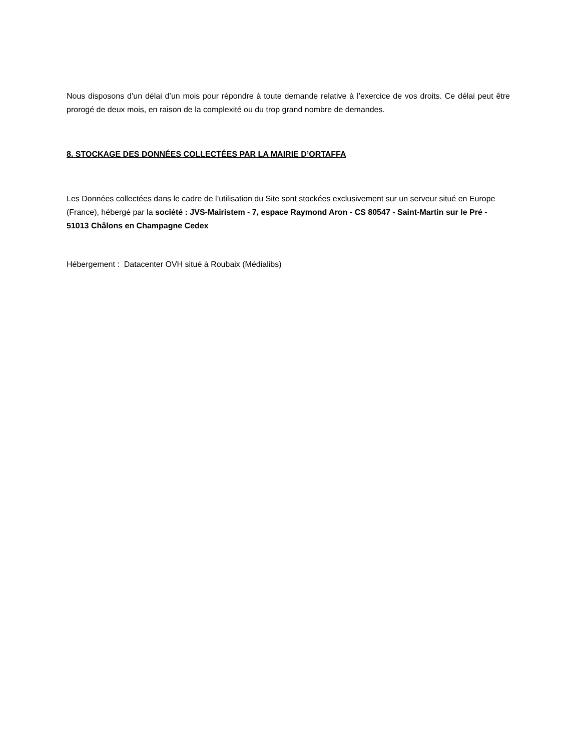Nous disposons d’un délai d’un mois pour répondre à toute demande relative à l’exercice de vos droits. Ce délai peut être prorogé de deux mois, en raison de la complexité ou du trop grand nombre de demandes.
8. STOCKAGE DES DONNÉES COLLECTÉES PAR LA MAIRIE D’ORTAFFA
Les Données collectées dans le cadre de l’utilisation du Site sont stockées exclusivement sur un serveur situé en Europe (France), hébergé par la société : JVS-Mairistem - 7, espace Raymond Aron - CS 80547 - Saint-Martin sur le Pré - 51013 Châlons en Champagne Cedex
Hébergement : Datacenter OVH situé à Roubaix (Médialibs)